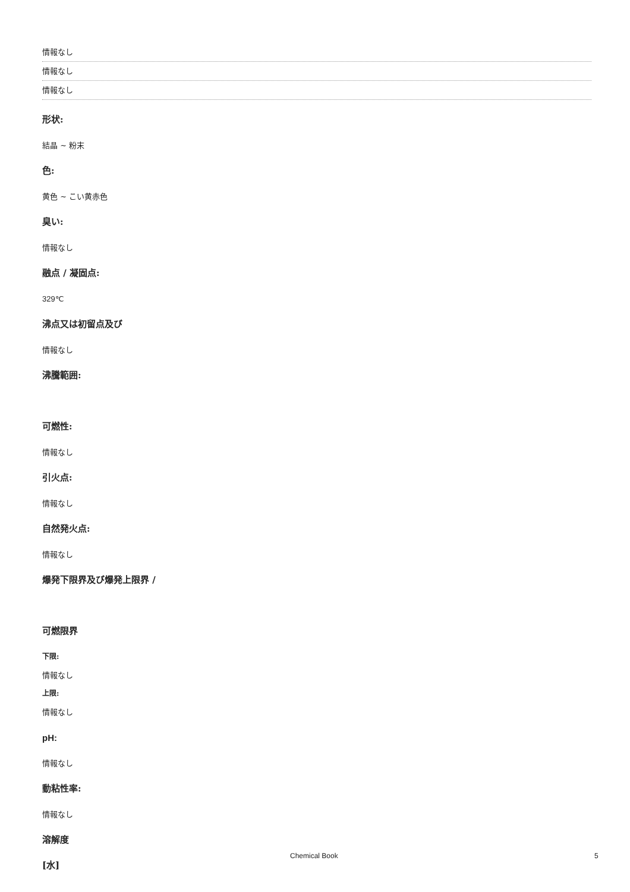情報なし
情報なし
情報なし
形状:
結晶 ~ 粉末
色:
黄色 ~ こい黄赤色
臭い:
情報なし
融点 / 凝固点:
329℃
沸点又は初留点及び
情報なし
沸騰範囲:
可燃性:
情報なし
引火点:
情報なし
自然発火点:
情報なし
爆発下限界及び爆発上限界 /
可燃限界
下限:
情報なし
上限:
情報なし
pH:
情報なし
動粘性率:
情報なし
溶解度
[水]
Chemical Book 5